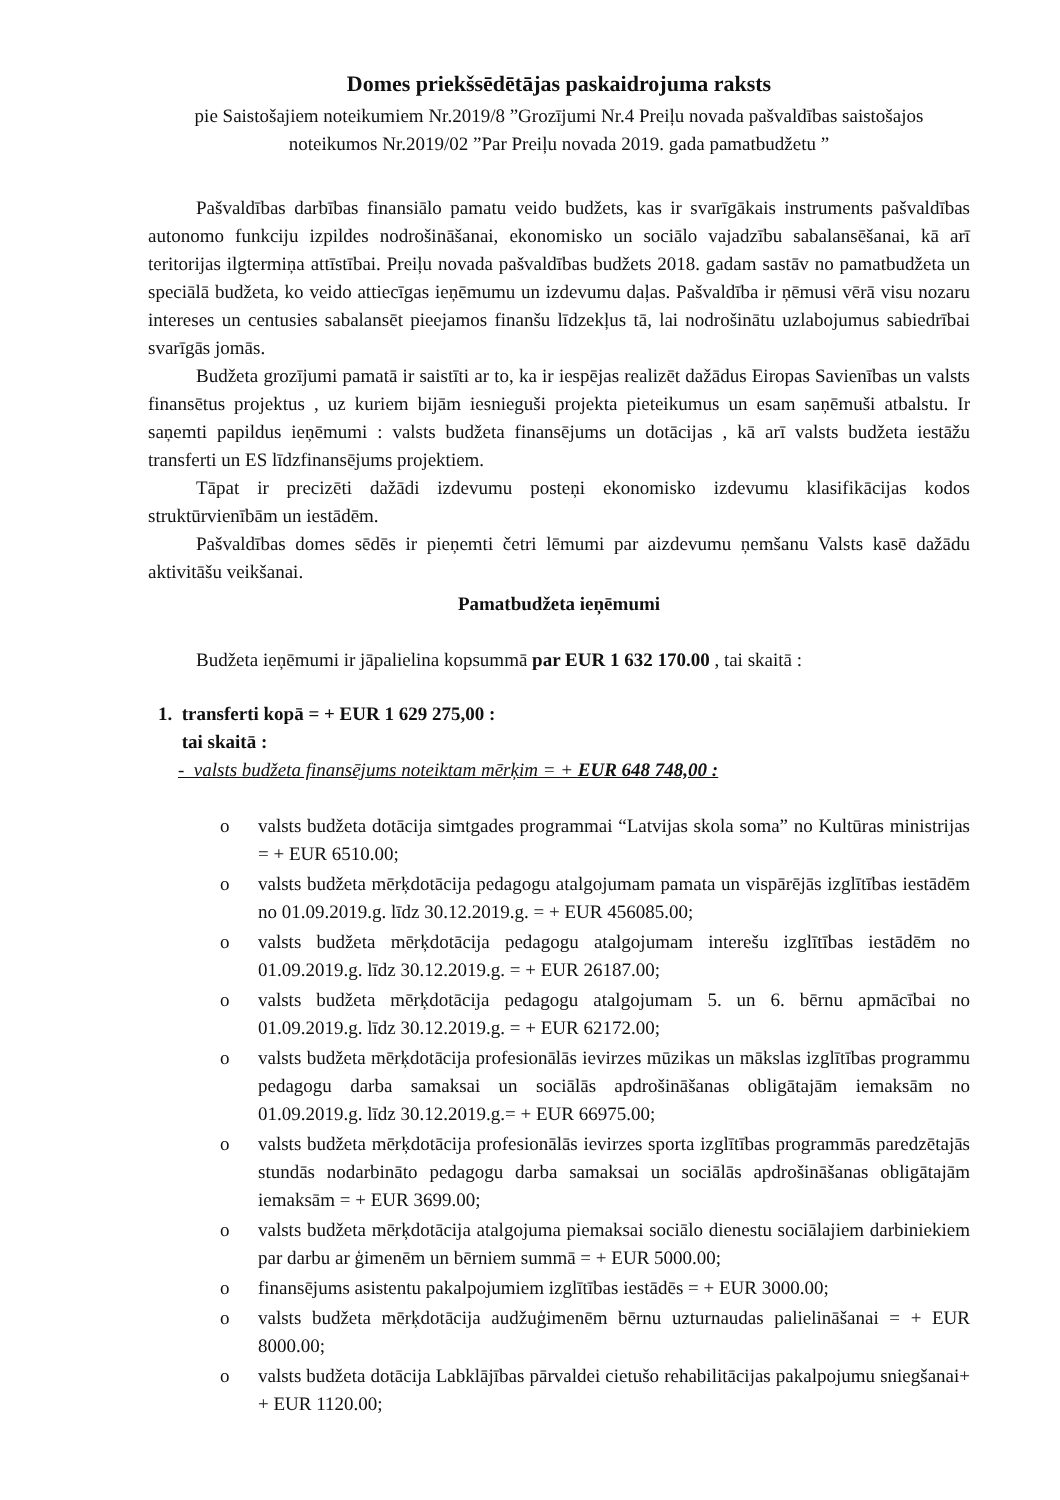Domes priekšsēdētājas paskaidrojuma raksts
pie Saistošajiem noteikumiem Nr.2019/8 ”Grozījumi Nr.4 Preiļu novada pašvaldības saistošajos noteikumos Nr.2019/02 ”Par Preiļu novada 2019. gada pamatbudžetu ”
Pašvaldības darbības finansiālo pamatu veido budžets, kas ir svarīgākais instruments pašvaldības autonomo funkciju izpildes nodrošināšanai, ekonomisko un sociālo vajadzību sabalansēšanai, kā arī teritorijas ilgtermiņa attīstībai. Preiļu novada pašvaldības budžets 2018. gadam sastāv no pamatbudžeta un speciālā budžeta, ko veido attiecīgas ieņēmumu un izdevumu daļas. Pašvaldība ir ņēmusi vērā visu nozaru intereses un centusies sabalansēt pieejamos finanšu līdzekļus tā, lai nodrošinātu uzlabojumus sabiedrībai svarīgās jomās.
Budžeta grozījumi pamatā ir saistīti ar to, ka ir iespējas realizēt dažādus Eiropas Savienības un valsts finansētus projektus , uz kuriem bijām iesnieguši projekta pieteikumus un esam saņēmuši atbalstu. Ir saņemti papildus ieņēmumi : valsts budžeta finansējums un dotācijas , kā arī valsts budžeta iestāžu transferti un ES līdzfinansējums projektiem.
Tāpat ir precizēti dažādi izdevumu posteņi ekonomisko izdevumu klasifikācijas kodos struktūrvienībām un iestādēm.
Pašvaldības domes sēdēs ir pieņemti četri lēmumi par aizdevumu ņemšanu Valsts kasē dažādu aktivitāšu veikšanai.
Pamatbudžeta ieņēmumi
Budžeta ieņēmumi ir jāpalielina kopsummā par EUR 1 632 170.00 , tai skaitā :
1. transferti kopā = + EUR 1 629 275,00 :
tai skaitā :
- valsts budžeta finansējums noteiktam mērķim = + EUR 648 748,00 :
o valsts budžeta dotācija simtgades programmai “Latvijas skola soma” no Kultūras ministrijas = + EUR 6510.00;
o valsts budžeta mērķdotācija pedagogu atalgojumam pamata un vispārējās izglītības iestādēm no 01.09.2019.g. līdz 30.12.2019.g. = + EUR 456085.00;
o valsts budžeta mērķdotācija pedagogu atalgojumam interešu izglītības iestādēm no 01.09.2019.g. līdz 30.12.2019.g. = + EUR 26187.00;
o valsts budžeta mērķdotācija pedagogu atalgojumam 5. un 6. bērnu apmācībai no 01.09.2019.g. līdz 30.12.2019.g. = + EUR 62172.00;
o valsts budžeta mērķdotācija profesionālās ievirzes mūzikas un mākslas izglītības programmu pedagogu darba samaksai un sociālās apdrošināšanas obligātajām iemaksām no 01.09.2019.g. līdz 30.12.2019.g.= + EUR 66975.00;
o valsts budžeta mērķdotācija profesionālās ievirzes sporta izglītības programmās paredzētajās stundās nodarbināto pedagogu darba samaksai un sociālās apdrošināšanas obligātajām iemaksām = + EUR 3699.00;
o valsts budžeta mērķdotācija atalgojuma piemaksai sociālo dienestu sociālajiem darbiniekiem par darbu ar ģimenēm un bērniem summā = + EUR 5000.00;
o finansējums asistentu pakalpojumiem izglītības iestādēs = + EUR 3000.00;
o valsts budžeta mērķdotācija audžuģimenēm bērnu uzturnaudas palielināšanai = + EUR 8000.00;
o valsts budžeta dotācija Labklājības pārvaldei cietušo rehabilitācijas pakalpojumu sniegšanai+ + EUR 1120.00;